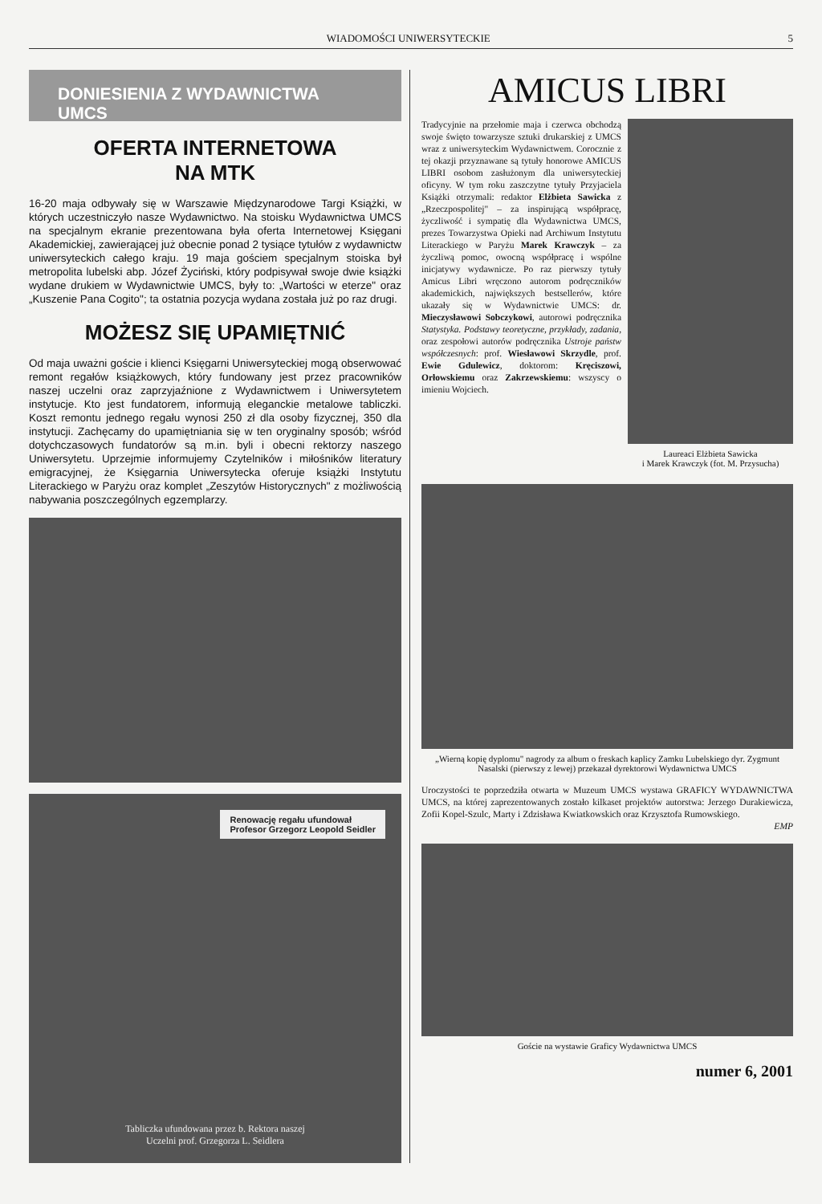WIADOMOŚCI UNIWERSYTECKIE 5
DONIESIENIA Z WYDAWNICTWA UMCS
OFERTA INTERNETOWA
NA MTK
16-20 maja odbywały się w Warszawie Międzynarodowe Targi Książki, w których uczestniczyło nasze Wydawnictwo. Na stoisku Wydawnictwa UMCS na specjalnym ekranie prezentowana była oferta Internetowej Księgani Akademickiej, zawierającej już obecnie ponad 2 tysiące tytułów z wydawnictw uniwersyteckich całego kraju. 19 maja gościem specjalnym stoiska był metropolita lubelski abp. Józef Życiński, który podpisywał swoje dwie książki wydane drukiem w Wydawnictwie UMCS, były to: „Wartości w eterze" oraz „Kuszenie Pana Cogito"; ta ostatnia pozycja wydana została już po raz drugi.
MOŻESZ SIĘ UPAMIĘTNIĆ
Od maja uważni goście i klienci Księgarni Uniwersyteckiej mogą obserwować remont regałów książkowych, który fundowany jest przez pracowników naszej uczelni oraz zaprzyjaźnione z Wydawnictwem i Uniwersytetem instytucje. Kto jest fundatorem, informują eleganckie metalowe tabliczki. Koszt remontu jednego regału wynosi 250 zł dla osoby fizycznej, 350 dla instytucji. Zachęcamy do upamiętniania się w ten oryginalny sposób; wśród dotychczasowych fundatorów są m.in. byli i obecni rektorzy naszego Uniwersytetu. Uprzejmie informujemy Czytelników i miłośników literatury emigracyjnej, że Księgarnia Uniwersytecka oferuje książki Instytutu Literackiego w Paryżu oraz komplet „Zeszytów Historycznych" z możliwością nabywania poszczególnych egzemplarzy.
Renowację regału ufundował
Profesor Grzegorz Leopold Seidler
Tabliczka ufundowana przez b. Rektora naszej
Uczelni prof. Grzegorza L. Seidlera
AMICUS LIBRI
Tradycyjnie na przełomie maja i czerwca obchodzą swoje święto towarzysze sztuki drukarskiej z UMCS wraz z uniwersyteckim Wydawnictwem. Corocznie z tej okazji przyznawane są tytuły honorowe AMICUS LIBRI osobom zasłużonym dla uniwersyteckiej oficyny. W tym roku zaszczytne tytuły Przyjaciela Książki otrzymali: redaktor Elżbieta Sawicka z „Rzeczpospolitej" – za inspirującą współpracę, życzliwość i sympatię dla Wydawnictwa UMCS, prezes Towarzystwa Opieki nad Archiwum Instytutu Literackiego w Paryżu Marek Krawczyk – za życzliwą pomoc, owocną współpracę i wspólne inicjatywy wydawnicze. Po raz pierwszy tytuły Amicus Libri wręczono autorom podręczników akademickich, największych bestsellerów, które ukazały się w Wydawnictwie UMCS: dr. Mieczysławowi Sobczykowi, autorowi podręcznika Statystyka. Podstawy teoretyczne, przykłady, zadania, oraz zespołowi autorów podręcznika Ustroje państw współczesnych: prof. Wiesławowi Skrzydle, prof. Ewie Gdulewicz, doktorom: Kręciszowi, Orłowskiemu oraz Zakrzewskiemu: wszyscy o imieniu Wojciech.
Laureaci Elżbieta Sawicka
i Marek Krawczyk (fot. M. Przysucha)
„Wierną kopię dyplomu" nagrody za album o freskach kaplicy Zamku Lubelskiego dyr. Zygmunt Nasalski (pierwszy z lewej) przekazał dyrektorowi Wydawnictwa UMCS
Uroczystości te poprzedziła otwarta w Muzeum UMCS wystawa GRAFICY WYDAWNICTWA UMCS, na której zaprezentowanych zostało kilkaset projektów autorstwa: Jerzego Durakiewicza, Zofii Kopel-Szulc, Marty i Zdzisława Kwiatkowskich oraz Krzysztofa Rumowskiego.
EMP
Goście na wystawie Graficy Wydawnictwa UMCS
numer 6, 2001